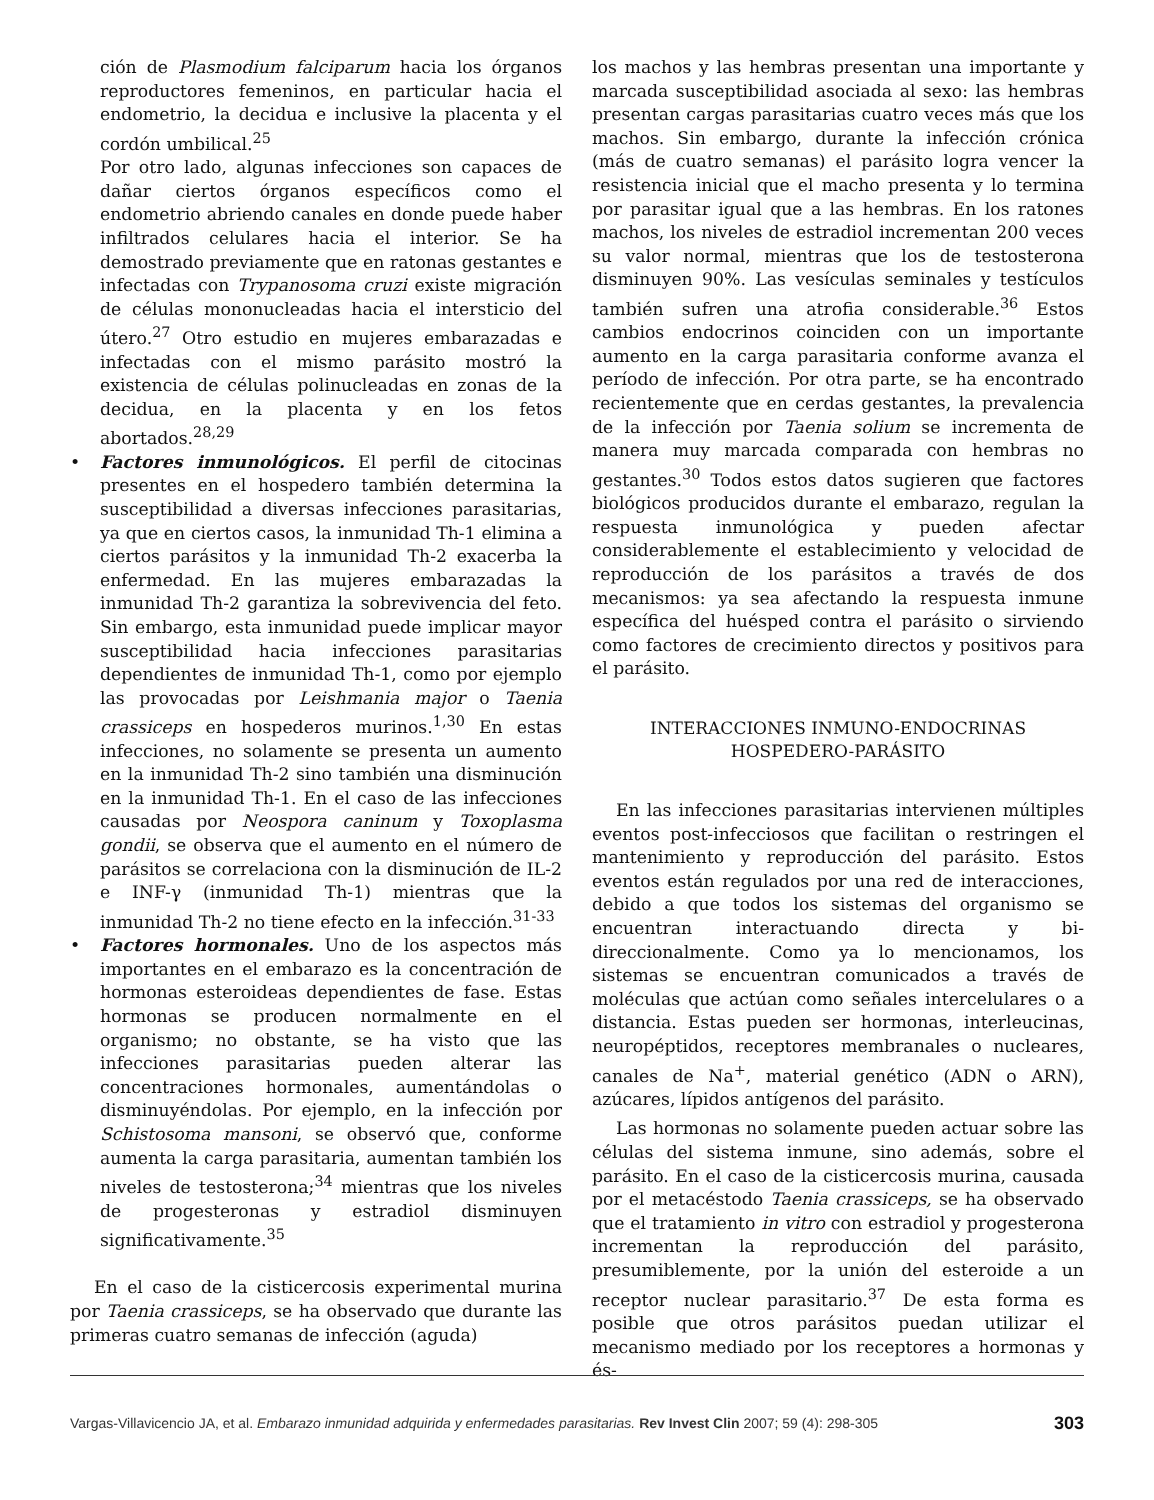ción de Plasmodium falciparum hacia los órganos reproductores femeninos, en particular hacia el endometrio, la decidua e inclusive la placenta y el cordón umbilical.<sup>25</sup>
Por otro lado, algunas infecciones son capaces de dañar ciertos órganos específicos como el endometrio abriendo canales en donde puede haber infiltrados celulares hacia el interior. Se ha demostrado previamente que en ratonas gestantes e infectadas con Trypanosoma cruzi existe migración de células mononucleadas hacia el intersticio del útero.<sup>27</sup> Otro estudio en mujeres embarazadas e infectadas con el mismo parásito mostró la existencia de células polinucleadas en zonas de la decidua, en la placenta y en los fetos abortados.<sup>28,29</sup>
• Factores inmunológicos. El perfil de citocinas presentes en el hospedero también determina la susceptibilidad a diversas infecciones parasitarias, ya que en ciertos casos, la inmunidad Th-1 elimina a ciertos parásitos y la inmunidad Th-2 exacerba la enfermedad. En las mujeres embarazadas la inmunidad Th-2 garantiza la sobrevivencia del feto. Sin embargo, esta inmunidad puede implicar mayor susceptibilidad hacia infecciones parasitarias dependientes de inmunidad Th-1, como por ejemplo las provocadas por Leishmania major o Taenia crassiceps en hospederos murinos.<sup>1,30</sup> En estas infecciones, no solamente se presenta un aumento en la inmunidad Th-2 sino también una disminución en la inmunidad Th-1. En el caso de las infecciones causadas por Neospora caninum y Toxoplasma gondii, se observa que el aumento en el número de parásitos se correlaciona con la disminución de IL-2 e INF-γ (inmunidad Th-1) mientras que la inmunidad Th-2 no tiene efecto en la infección.<sup>31-33</sup>
• Factores hormonales. Uno de los aspectos más importantes en el embarazo es la concentración de hormonas esteroideas dependientes de fase. Estas hormonas se producen normalmente en el organismo; no obstante, se ha visto que las infecciones parasitarias pueden alterar las concentraciones hormonales, aumentándolas o disminuyéndolas. Por ejemplo, en la infección por Schistosoma mansoni, se observó que, conforme aumenta la carga parasitaria, aumentan también los niveles de testosterona;<sup>34</sup> mientras que los niveles de progesteronas y estradiol disminuyen significativamente.<sup>35</sup>
En el caso de la cisticercosis experimental murina por Taenia crassiceps, se ha observado que durante las primeras cuatro semanas de infección (aguda)
los machos y las hembras presentan una importante y marcada susceptibilidad asociada al sexo: las hembras presentan cargas parasitarias cuatro veces más que los machos. Sin embargo, durante la infección crónica (más de cuatro semanas) el parásito logra vencer la resistencia inicial que el macho presenta y lo termina por parasitar igual que a las hembras. En los ratones machos, los niveles de estradiol incrementan 200 veces su valor normal, mientras que los de testosterona disminuyen 90%. Las vesículas seminales y testículos también sufren una atrofia considerable.<sup>36</sup> Estos cambios endocrinos coinciden con un importante aumento en la carga parasitaria conforme avanza el período de infección. Por otra parte, se ha encontrado recientemente que en cerdas gestantes, la prevalencia de la infección por Taenia solium se incrementa de manera muy marcada comparada con hembras no gestantes.<sup>30</sup> Todos estos datos sugieren que factores biológicos producidos durante el embarazo, regulan la respuesta inmunológica y pueden afectar considerablemente el establecimiento y velocidad de reproducción de los parásitos a través de dos mecanismos: ya sea afectando la respuesta inmune específica del huésped contra el parásito o sirviendo como factores de crecimiento directos y positivos para el parásito.
INTERACCIONES INMUNO-ENDOCRINAS
HOSPEDERO-PARÁSITO
En las infecciones parasitarias intervienen múltiples eventos post-infecciosos que facilitan o restringen el mantenimiento y reproducción del parásito. Estos eventos están regulados por una red de interacciones, debido a que todos los sistemas del organismo se encuentran interactuando directa y bi-direccionalmente. Como ya lo mencionamos, los sistemas se encuentran comunicados a través de moléculas que actúan como señales intercelulares o a distancia. Estas pueden ser hormonas, interleucinas, neuropéptidos, receptores membranales o nucleares, canales de Na<sup>+</sup>, material genético (ADN o ARN), azúcares, lípidos antígenos del parásito.
Las hormonas no solamente pueden actuar sobre las células del sistema inmune, sino además, sobre el parásito. En el caso de la cisticercosis murina, causada por el metacéstodo Taenia crassiceps, se ha observado que el tratamiento in vitro con estradiol y progesterona incrementan la reproducción del parásito, presumiblemente, por la unión del esteroide a un receptor nuclear parasitario.<sup>37</sup> De esta forma es posible que otros parásitos puedan utilizar el mecanismo mediado por los receptores a hormonas y és-
Vargas-Villavicencio JA, et al. Embarazo inmunidad adquirida y enfermedades parasitarias. Rev Invest Clin 2007; 59 (4): 298-305 303